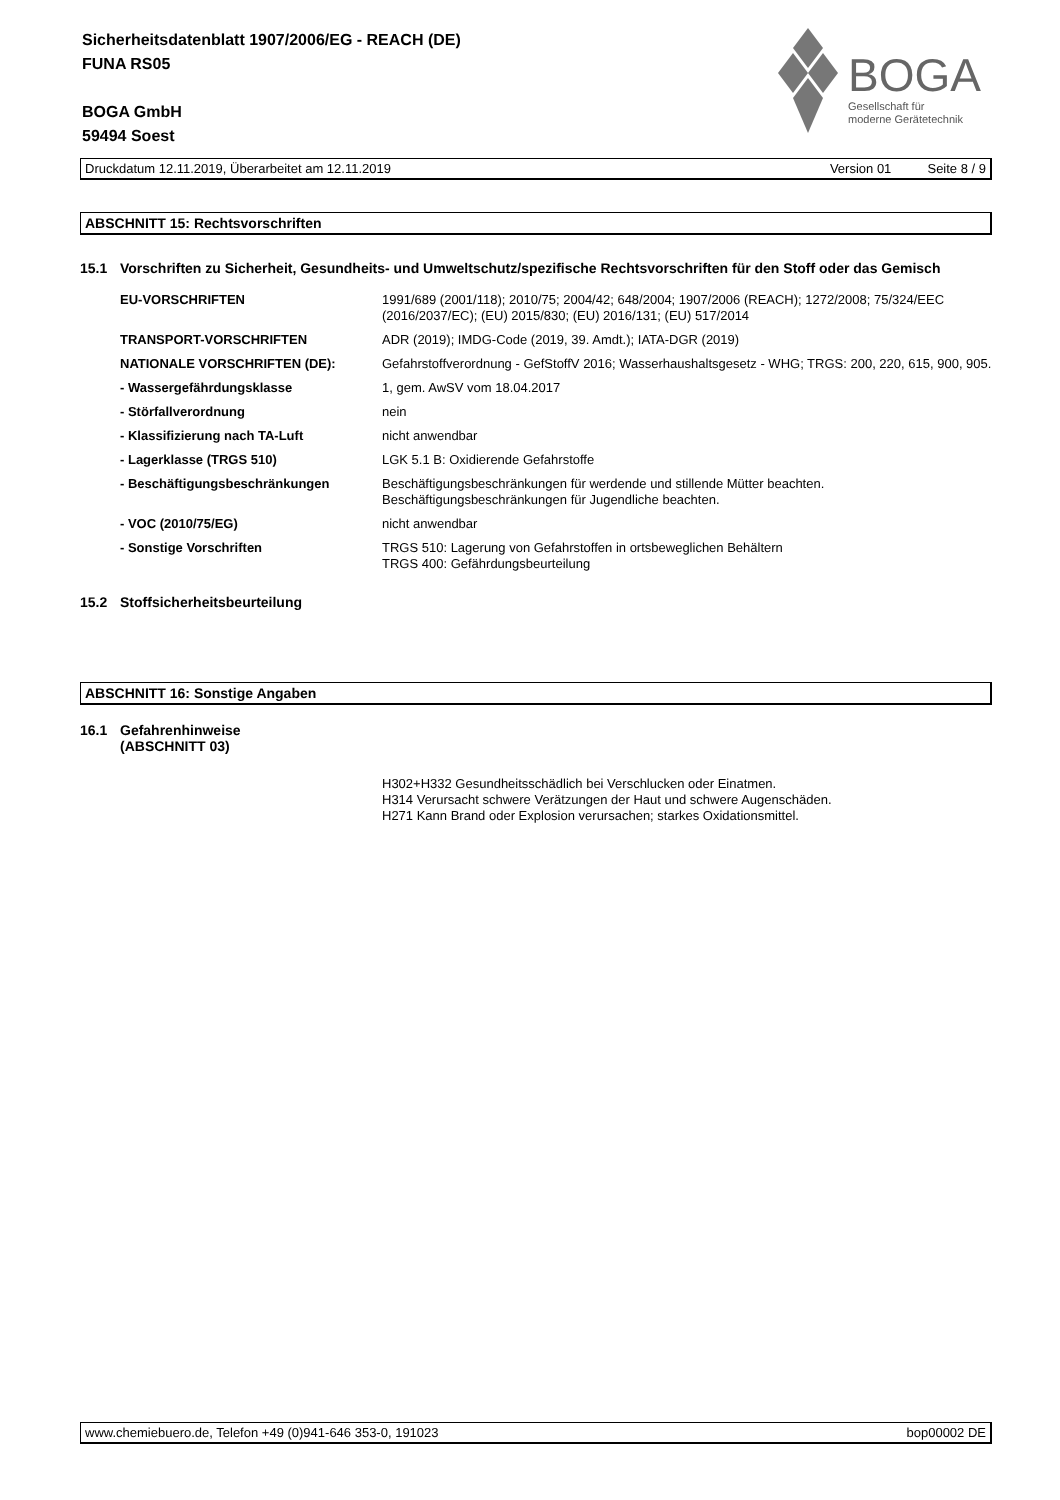Sicherheitsdatenblatt 1907/2006/EG - REACH (DE)
FUNA RS05
BOGA GmbH
59494 Soest
BOGA
Gesellschaft für
moderne Gerätetechnik
Druckdatum 12.11.2019, Überarbeitet am 12.11.2019 Version 01 Seite 8 / 9
ABSCHNITT 15: Rechtsvorschriften
15.1 Vorschriften zu Sicherheit, Gesundheits- und Umweltschutz/spezifische Rechtsvorschriften für den Stoff oder das Gemisch
| EU-VORSCHRIFTEN | 1991/689 (2001/118); 2010/75; 2004/42; 648/2004; 1907/2006 (REACH); 1272/2008; 75/324/EEC (2016/2037/EC); (EU) 2015/830; (EU) 2016/131; (EU) 517/2014 |
| TRANSPORT-VORSCHRIFTEN | ADR (2019); IMDG-Code (2019, 39. Amdt.); IATA-DGR (2019) |
| NATIONALE VORSCHRIFTEN (DE): | Gefahrstoffverordnung - GefStoffV 2016; Wasserhaushaltsgesetz - WHG; TRGS: 200, 220, 615, 900, 905. |
| - Wassergefährdungsklasse | 1, gem. AwSV vom 18.04.2017 |
| - Störfallverordnung | nein |
| - Klassifizierung nach TA-Luft | nicht anwendbar |
| - Lagerklasse (TRGS 510) | LGK 5.1 B: Oxidierende Gefahrstoffe |
| - Beschäftigungsbeschränkungen | Beschäftigungsbeschränkungen für werdende und stillende Mütter beachten. Beschäftigungsbeschränkungen für Jugendliche beachten. |
| - VOC (2010/75/EG) | nicht anwendbar |
| - Sonstige Vorschriften | TRGS 510: Lagerung von Gefahrstoffen in ortsbeweglichen Behältern TRGS 400: Gefährdungsbeurteilung |
15.2 Stoffsicherheitsbeurteilung
ABSCHNITT 16: Sonstige Angaben
16.1 Gefahrenhinweise
(ABSCHNITT 03)
H302+H332 Gesundheitsschädlich bei Verschlucken oder Einatmen.
H314 Verursacht schwere Verätzungen der Haut und schwere Augenschäden.
H271 Kann Brand oder Explosion verursachen; starkes Oxidationsmittel.
www.chemiebuero.de, Telefon +49 (0)941-646 353-0, 191023 bop00002 DE